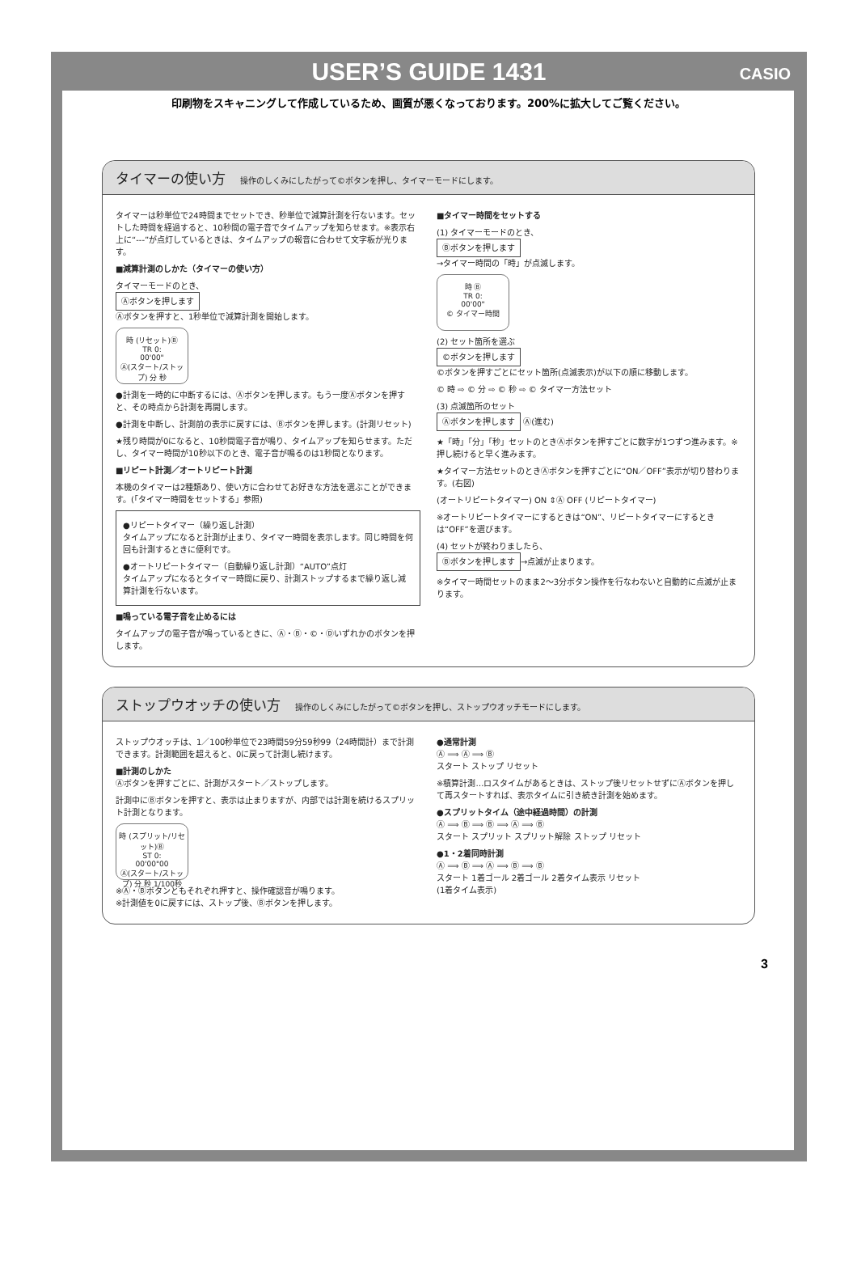USER’S GUIDE 1431
CASIO
印刷物をスキャニングして作成しているため、画質が悪くなっております。200%に拡大してご覧ください。
タイマーの使い方 操作のしくみにしたがって©ボタンを押し、タイマーモードにします。
タイマーは秒単位で24時間までセットでき、秒単位で減算計測を行ないます。セットした時間を経過すると、10秒間の電子音でタイムアップを知らせます。※表示右上に“---”が点灯しているときは、タイムアップの報音に合わせて文字板が光ります。
■減算計測のしかた（タイマーの使い方）
タイマーモードのとき、
Ⓐボタンを押します
Ⓐボタンを押すと、1秒単位で減算計測を開始します。
時 (リセット)Ⓑ
TR 0:
00'00"
Ⓐ(スタート/ストップ) 分 秒
●計測を一時的に中断するには、Ⓐボタンを押します。もう一度Ⓐボタンを押すと、その時点から計測を再開します。
●計測を中断し、計測前の表示に戻すには、Ⓑボタンを押します。(計測リセット)
★残り時間が0になると、10秒間電子音が鳴り、タイムアップを知らせます。ただし、タイマー時間が10秒以下のとき、電子音が鳴るのは1秒間となります。
■リピート計測／オートリピート計測
本機のタイマーは2種類あり、使い方に合わせてお好きな方法を選ぶことができます。(「タイマー時間をセットする」参照)
●リピートタイマー（繰り返し計測）
タイムアップになると計測が止まり、タイマー時間を表示します。同じ時間を何回も計測するときに便利です。
●オートリピートタイマー（自動繰り返し計測）“AUTO”点灯
タイムアップになるとタイマー時間に戻り、計測ストップするまで繰り返し減算計測を行ないます。
■鳴っている電子音を止めるには
タイムアップの電子音が鳴っているときに、Ⓐ・Ⓑ・©・Ⓓいずれかのボタンを押します。
■タイマー時間をセットする
(1) タイマーモードのとき、
Ⓑボタンを押します
→タイマー時間の「時」が点滅します。
時 Ⓑ
TR 0:
00'00"
© タイマー時間
(2) セット箇所を選ぶ
©ボタンを押します
©ボタンを押すごとにセット箇所(点滅表示)が以下の順に移動します。
© 時 ⇨ © 分 ⇨ © 秒 ⇨ © タイマー方法セット
(3) 点滅箇所のセット
Ⓐボタンを押します Ⓐ(進む)
★「時」「分」「秒」セットのときⒶボタンを押すごとに数字が1つずつ進みます。※押し続けると早く進みます。
★タイマー方法セットのときⒶボタンを押すごとに“ON／OFF”表示が切り替わります。(右図)
(オートリピートタイマー) ON ⇕Ⓐ OFF (リピートタイマー)
※オートリピートタイマーにするときは“ON”、リピートタイマーにするときは“OFF”を選びます。
(4) セットが終わりましたら、
Ⓑボタンを押します →点滅が止まります。
※タイマー時間セットのまま2〜3分ボタン操作を行なわないと自動的に点滅が止まります。
ストップウオッチの使い方 操作のしくみにしたがって©ボタンを押し、ストップウオッチモードにします。
ストップウオッチは、1／100秒単位で23時間59分59秒99（24時間計）まで計測できます。計測範囲を超えると、0に戻って計測し続けます。
■計測のしかた
Ⓐボタンを押すごとに、計測がスタート／ストップします。
計測中にⒷボタンを押すと、表示は止まりますが、内部では計測を続けるスプリット計測となります。
時 (スプリット/リセット)Ⓑ
ST 0:
00'00"00
Ⓐ(スタート/ストップ) 分 秒 1/100秒
※Ⓐ・Ⓑボタンともそれぞれ押すと、操作確認音が鳴ります。
※計測値を0に戻すには、ストップ後、Ⓑボタンを押します。
●通常計測
Ⓐ ⟹ Ⓐ ⟹ Ⓑ
スタート ストップ リセット
※積算計測…ロスタイムがあるときは、ストップ後リセットせずにⒶボタンを押して再スタートすれば、表示タイムに引き続き計測を始めます。
●スプリットタイム（途中経過時間）の計測
Ⓐ ⟹ Ⓑ ⟹ Ⓑ ⟹ Ⓐ ⟹ Ⓑ
スタート スプリット スプリット解除 ストップ リセット
●1・2着同時計測
Ⓐ ⟹ Ⓑ ⟹ Ⓐ ⟹ Ⓑ ⟹ Ⓑ
スタート 1着ゴール 2着ゴール 2着タイム表示 リセット
(1着タイム表示)
3